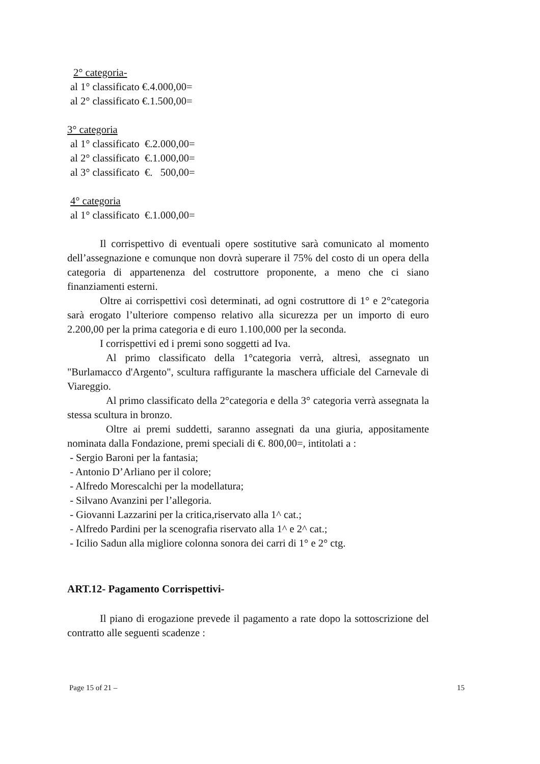2° categoria-
al 1° classificato €.4.000,00=
al 2° classificato €.1.500,00=
3° categoria
al 1° classificato €.2.000,00=
al 2° classificato €.1.000,00=
al 3° classificato €. 500,00=
4° categoria
al 1° classificato €.1.000,00=
Il corrispettivo di eventuali opere sostitutive sarà comunicato al momento dell’assegnazione e comunque non dovrà superare il 75% del costo di un opera della categoria di appartenenza del costruttore proponente, a meno che ci siano finanziamenti esterni.
Oltre ai corrispettivi così determinati, ad ogni costruttore di 1° e 2°categoria sarà erogato l’ulteriore compenso relativo alla sicurezza per un importo di euro 2.200,00 per la prima categoria e di euro 1.100,000 per la seconda.
I corrispettivi ed i premi sono soggetti ad Iva.
Al primo classificato della 1°categoria verrà, altresì, assegnato un "Burlamacco d'Argento", scultura raffigurante la maschera ufficiale del Carnevale di Viareggio.
Al primo classificato della 2°categoria e della 3° categoria verrà assegnata la stessa scultura in bronzo.
Oltre ai premi suddetti, saranno assegnati da una giuria, appositamente nominata dalla Fondazione, premi speciali di €. 800,00=, intitolati a :
- Sergio Baroni per la fantasia;
- Antonio D’Arliano per il colore;
- Alfredo Morescalchi per la modellatura;
- Silvano Avanzini per l’allegoria.
- Giovanni Lazzarini per la critica,riservato alla 1^ cat.;
- Alfredo Pardini per la scenografia riservato alla 1^ e 2^ cat.;
- Icilio Sadun alla migliore colonna sonora dei carri di 1° e 2° ctg.
ART.12- Pagamento Corrispettivi-
Il piano di erogazione prevede il pagamento a rate dopo la sottoscrizione del contratto alle seguenti scadenze :
Page 15 of 21 – 15